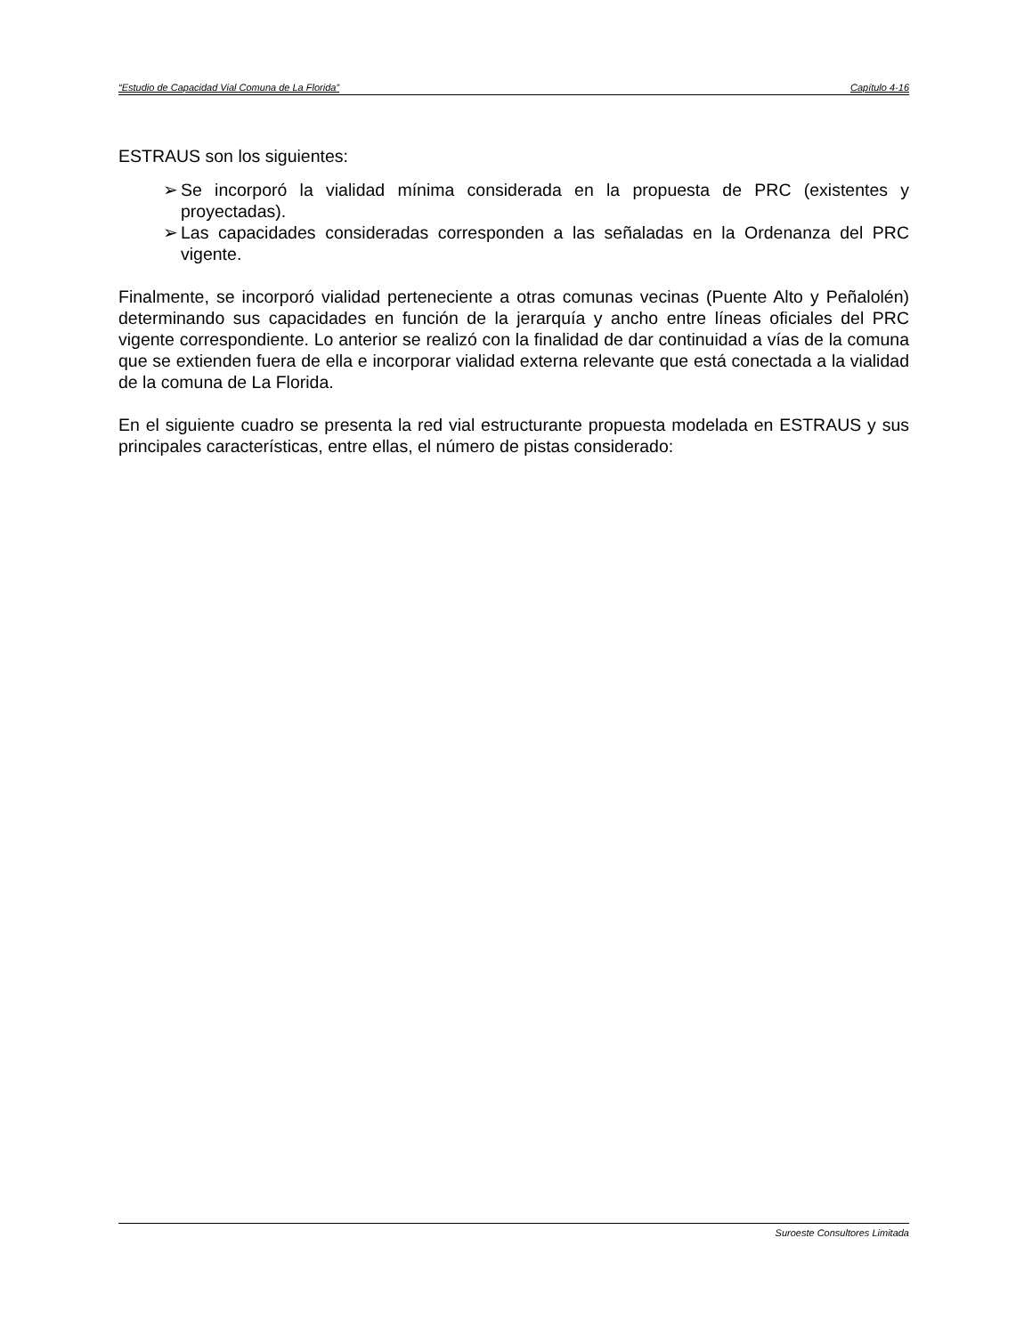“Estudio de Capacidad Vial Comuna de La Florida” Capítulo 4-16
ESTRAUS son los siguientes:
➢ Se incorporó la vialidad mínima considerada en la propuesta de PRC (existentes y proyectadas).
➢ Las capacidades consideradas corresponden a las señaladas en la Ordenanza del PRC vigente.
Finalmente, se incorporó vialidad perteneciente a otras comunas vecinas (Puente Alto y Peñalolén) determinando sus capacidades en función de la jerarquía y ancho entre líneas oficiales del PRC vigente correspondiente. Lo anterior se realizó con la finalidad de dar continuidad a vías de la comuna que se extienden fuera de ella e incorporar vialidad externa relevante que está conectada a la vialidad de la comuna de La Florida.
En el siguiente cuadro se presenta la red vial estructurante propuesta modelada en ESTRAUS y sus principales características, entre ellas, el número de pistas considerado:
Suroeste Consultores Limitada